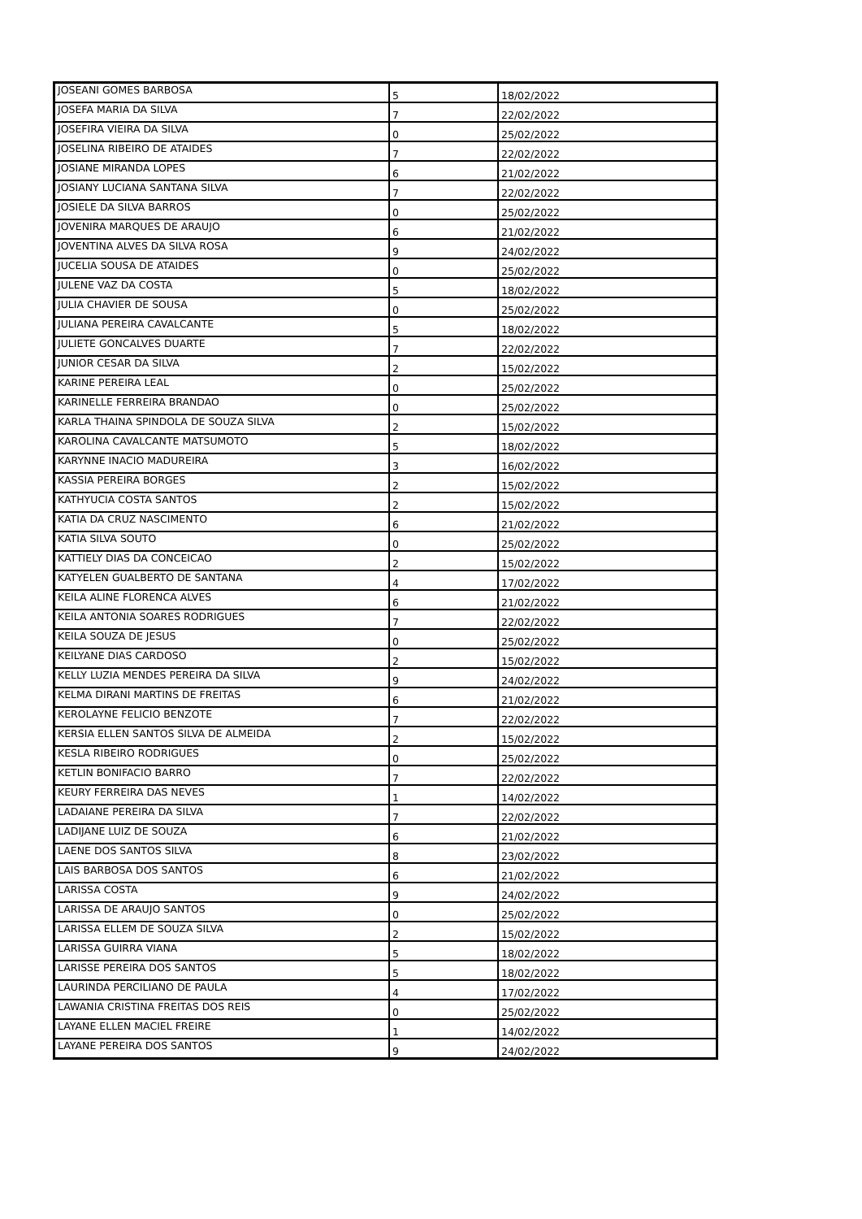| JOSEANI GOMES BARBOSA | 5 | 18/02/2022 |
| JOSEFA MARIA DA SILVA | 7 | 22/02/2022 |
| JOSEFIRA VIEIRA DA SILVA | 0 | 25/02/2022 |
| JOSELINA RIBEIRO DE ATAIDES | 7 | 22/02/2022 |
| JOSIANE MIRANDA LOPES | 6 | 21/02/2022 |
| JOSIANY LUCIANA SANTANA SILVA | 7 | 22/02/2022 |
| JOSIELE DA SILVA BARROS | 0 | 25/02/2022 |
| JOVENIRA MARQUES DE ARAUJO | 6 | 21/02/2022 |
| JOVENTINA ALVES DA SILVA ROSA | 9 | 24/02/2022 |
| JUCELIA SOUSA DE ATAIDES | 0 | 25/02/2022 |
| JULENE VAZ DA COSTA | 5 | 18/02/2022 |
| JULIA CHAVIER DE SOUSA | 0 | 25/02/2022 |
| JULIANA PEREIRA CAVALCANTE | 5 | 18/02/2022 |
| JULIETE GONCALVES DUARTE | 7 | 22/02/2022 |
| JUNIOR CESAR DA SILVA | 2 | 15/02/2022 |
| KARINE PEREIRA LEAL | 0 | 25/02/2022 |
| KARINELLE FERREIRA BRANDAO | 0 | 25/02/2022 |
| KARLA THAINA SPINDOLA DE SOUZA SILVA | 2 | 15/02/2022 |
| KAROLINA CAVALCANTE MATSUMOTO | 5 | 18/02/2022 |
| KARYNNE INACIO MADUREIRA | 3 | 16/02/2022 |
| KASSIA PEREIRA BORGES | 2 | 15/02/2022 |
| KATHYUCIA COSTA SANTOS | 2 | 15/02/2022 |
| KATIA DA CRUZ NASCIMENTO | 6 | 21/02/2022 |
| KATIA SILVA SOUTO | 0 | 25/02/2022 |
| KATTIELY DIAS DA CONCEICAO | 2 | 15/02/2022 |
| KATYELEN GUALBERTO DE SANTANA | 4 | 17/02/2022 |
| KEILA ALINE FLORENCA ALVES | 6 | 21/02/2022 |
| KEILA ANTONIA SOARES RODRIGUES | 7 | 22/02/2022 |
| KEILA SOUZA DE JESUS | 0 | 25/02/2022 |
| KEILYANE DIAS CARDOSO | 2 | 15/02/2022 |
| KELLY LUZIA MENDES PEREIRA DA SILVA | 9 | 24/02/2022 |
| KELMA DIRANI MARTINS DE FREITAS | 6 | 21/02/2022 |
| KEROLAYNE FELICIO BENZOTE | 7 | 22/02/2022 |
| KERSIA ELLEN SANTOS SILVA DE ALMEIDA | 2 | 15/02/2022 |
| KESLA RIBEIRO RODRIGUES | 0 | 25/02/2022 |
| KETLIN BONIFACIO BARRO | 7 | 22/02/2022 |
| KEURY FERREIRA DAS NEVES | 1 | 14/02/2022 |
| LADAIANE PEREIRA DA SILVA | 7 | 22/02/2022 |
| LADIJANE LUIZ DE SOUZA | 6 | 21/02/2022 |
| LAENE DOS SANTOS SILVA | 8 | 23/02/2022 |
| LAIS BARBOSA DOS SANTOS | 6 | 21/02/2022 |
| LARISSA COSTA | 9 | 24/02/2022 |
| LARISSA DE ARAUJO SANTOS | 0 | 25/02/2022 |
| LARISSA ELLEM DE SOUZA SILVA | 2 | 15/02/2022 |
| LARISSA GUIRRA VIANA | 5 | 18/02/2022 |
| LARISSE PEREIRA DOS SANTOS | 5 | 18/02/2022 |
| LAURINDA PERCILIANO DE PAULA | 4 | 17/02/2022 |
| LAWANIA CRISTINA FREITAS DOS REIS | 0 | 25/02/2022 |
| LAYANE ELLEN MACIEL FREIRE | 1 | 14/02/2022 |
| LAYANE PEREIRA DOS SANTOS | 9 | 24/02/2022 |